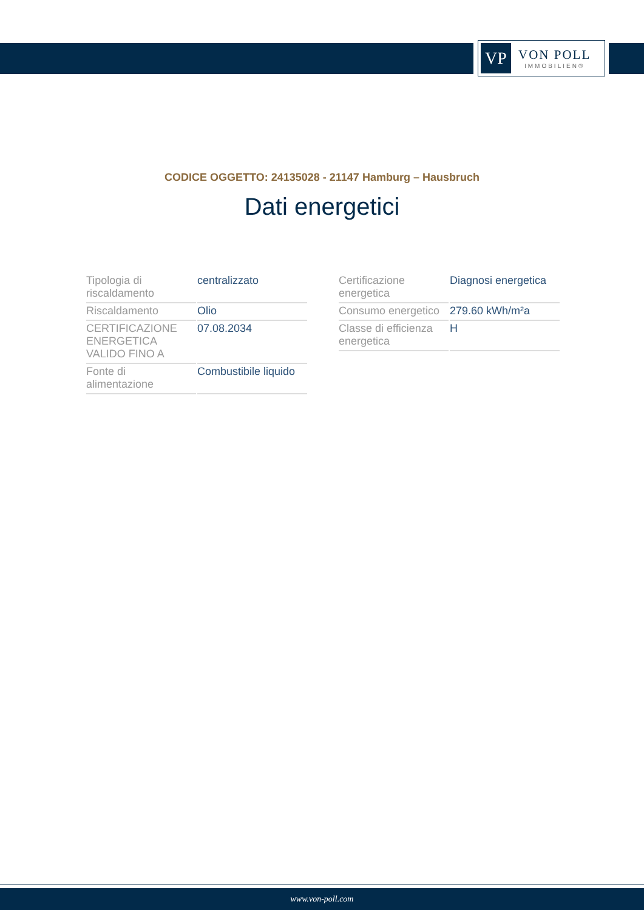VP
VON POLL
IMMOBILIEN®
CODICE OGGETTO: 24135028 - 21147 Hamburg – Hausbruch
Dati energetici
| Tipologia di riscaldamento | centralizzato |
| Riscaldamento | Olio |
| CERTIFICAZIONE ENERGETICA VALIDO FINO A | 07.08.2034 |
| Fonte di alimentazione | Combustibile liquido |
| Certificazione energetica | Diagnosi energetica |
| Consumo energetico | 279.60 kWh/m²a |
| Classe di efficienza energetica | H |
www.von-poll.com